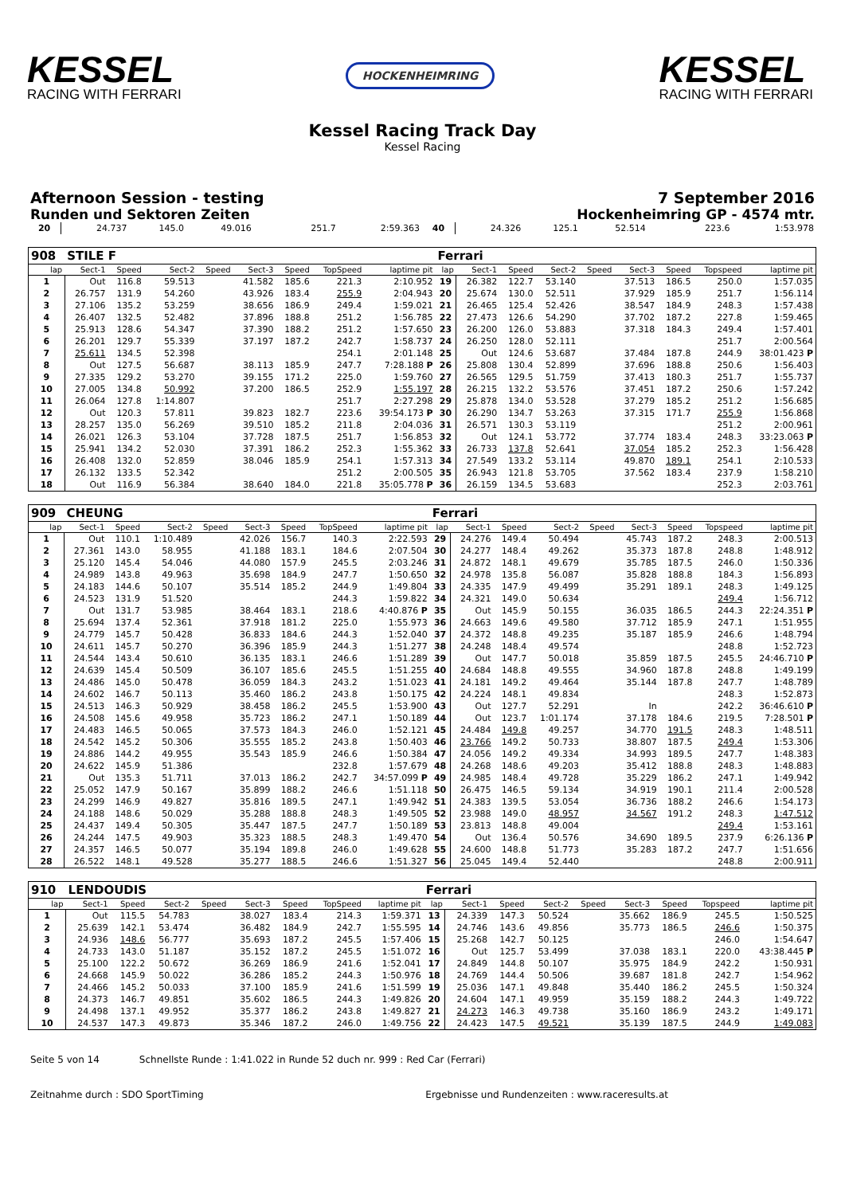KESSEL
RACING WITH FERRARI
HOCKENHEIMRING
KESSEL
RACING WITH FERRARI
Kessel Racing Track Day
Kessel Racing
Afternoon Session - testing 7 September 2016
Runden und Sektoren Zeiten Hockenheimring GP - 4574 mtr.
| 20 | 24.737 | 145.0 | 49.016 | | | | 251.7 | 2:59.363 | 40 | 24.326 | 125.1 | 52.514 | | | | 223.6 | 1:53.978 |
| 908 | STILE F | | | | | | | | Ferrari | | | | | | | | |
| lap | Sect-1 | Speed | Sect-2 | Speed | Sect-3 | Speed | TopSpeed | laptime pit | lap | Sect-1 | Speed | Sect-2 | Speed | Sect-3 | Speed | Topspeed | laptime pit |
| 1 | Out | 116.8 | 59.513 | | 41.582 | 185.6 | 221.3 | 2:10.952 | 19 | 26.382 | 122.7 | 53.140 | | 37.513 | 186.5 | 250.0 | 1:57.035 |
| 2 | 26.757 | 131.9 | 54.260 | | 43.926 | 183.4 | 255.9 | 2:04.943 | 20 | 25.674 | 130.0 | 52.511 | | 37.929 | 185.9 | 251.7 | 1:56.114 |
| 3 | 27.106 | 135.2 | 53.259 | | 38.656 | 186.9 | 249.4 | 1:59.021 | 21 | 26.465 | 125.4 | 52.426 | | 38.547 | 184.9 | 248.3 | 1:57.438 |
| 4 | 26.407 | 132.5 | 52.482 | | 37.896 | 188.8 | 251.2 | 1:56.785 | 22 | 27.473 | 126.6 | 54.290 | | 37.702 | 187.2 | 227.8 | 1:59.465 |
| 5 | 25.913 | 128.6 | 54.347 | | 37.390 | 188.2 | 251.2 | 1:57.650 | 23 | 26.200 | 126.0 | 53.883 | | 37.318 | 184.3 | 249.4 | 1:57.401 |
| 6 | 26.201 | 129.7 | 55.339 | | 37.197 | 187.2 | 242.7 | 1:58.737 | 24 | 26.250 | 128.0 | 52.111 | | | | 251.7 | 2:00.564 |
| 7 | 25.611 | 134.5 | 52.398 | | | | 254.1 | 2:01.148 | 25 | Out | 124.6 | 53.687 | | 37.484 | 187.8 | 244.9 | 38:01.423 P |
| 8 | Out | 127.5 | 56.687 | | 38.113 | 185.9 | 247.7 | 7:28.188 P | 26 | 25.808 | 130.4 | 52.899 | | 37.696 | 188.8 | 250.6 | 1:56.403 |
| 9 | 27.335 | 129.2 | 53.270 | | 39.155 | 171.2 | 225.0 | 1:59.760 | 27 | 26.565 | 129.5 | 51.759 | | 37.413 | 180.3 | 251.7 | 1:55.737 |
| 10 | 27.005 | 134.8 | 50.992 | | 37.200 | 186.5 | 252.9 | 1:55.197 | 28 | 26.215 | 132.2 | 53.576 | | 37.451 | 187.2 | 250.6 | 1:57.242 |
| 11 | 26.064 | 127.8 | 1:14.807 | | | | 251.7 | 2:27.298 | 29 | 25.878 | 134.0 | 53.528 | | 37.279 | 185.2 | 251.2 | 1:56.685 |
| 12 | Out | 120.3 | 57.811 | | 39.823 | 182.7 | 223.6 | 39:54.173 P | 30 | 26.290 | 134.7 | 53.263 | | 37.315 | 171.7 | 255.9 | 1:56.868 |
| 13 | 28.257 | 135.0 | 56.269 | | 39.510 | 185.2 | 211.8 | 2:04.036 | 31 | 26.571 | 130.3 | 53.119 | | | | 251.2 | 2:00.961 |
| 14 | 26.021 | 126.3 | 53.104 | | 37.728 | 187.5 | 251.7 | 1:56.853 | 32 | Out | 124.1 | 53.772 | | 37.774 | 183.4 | 248.3 | 33:23.063 P |
| 15 | 25.941 | 134.2 | 52.030 | | 37.391 | 186.2 | 252.3 | 1:55.362 | 33 | 26.733 | 137.8 | 52.641 | | 37.054 | 185.2 | 252.3 | 1:56.428 |
| 16 | 26.408 | 132.0 | 52.859 | | 38.046 | 185.9 | 254.1 | 1:57.313 | 34 | 27.549 | 133.2 | 53.114 | | 49.870 | 189.1 | 254.1 | 2:10.533 |
| 17 | 26.132 | 133.5 | 52.342 | | | | 251.2 | 2:00.505 | 35 | 26.943 | 121.8 | 53.705 | | 37.562 | 183.4 | 237.9 | 1:58.210 |
| 18 | Out | 116.9 | 56.384 | | 38.640 | 184.0 | 221.8 | 35:05.778 P | 36 | 26.159 | 134.5 | 53.683 | | | | 252.3 | 2:03.761 |
| 909 | CHEUNG | | | | | | | | Ferrari | | | | | | | | |
| lap | Sect-1 | Speed | Sect-2 | Speed | Sect-3 | Speed | TopSpeed | laptime pit | lap | Sect-1 | Speed | Sect-2 | Speed | Sect-3 | Speed | Topspeed | laptime pit |
| 1 | Out | 110.1 | 1:10.489 | | 42.026 | 156.7 | 140.3 | 2:22.593 | 29 | 24.276 | 149.4 | 50.494 | | 45.743 | 187.2 | 248.3 | 2:00.513 |
| 2 | 27.361 | 143.0 | 58.955 | | 41.188 | 183.1 | 184.6 | 2:07.504 | 30 | 24.277 | 148.4 | 49.262 | | 35.373 | 187.8 | 248.8 | 1:48.912 |
| 3 | 25.120 | 145.4 | 54.046 | | 44.080 | 157.9 | 245.5 | 2:03.246 | 31 | 24.872 | 148.1 | 49.679 | | 35.785 | 187.5 | 246.0 | 1:50.336 |
| 4 | 24.989 | 143.8 | 49.963 | | 35.698 | 184.9 | 247.7 | 1:50.650 | 32 | 24.978 | 135.8 | 56.087 | | 35.828 | 188.8 | 184.3 | 1:56.893 |
| 5 | 24.183 | 144.6 | 50.107 | | 35.514 | 185.2 | 244.9 | 1:49.804 | 33 | 24.335 | 147.9 | 49.499 | | 35.291 | 189.1 | 248.3 | 1:49.125 |
| 6 | 24.523 | 131.9 | 51.520 | | | | 244.3 | 1:59.822 | 34 | 24.321 | 149.0 | 50.634 | | | | 249.4 | 1:56.712 |
| 7 | Out | 131.7 | 53.985 | | 38.464 | 183.1 | 218.6 | 4:40.876 P | 35 | Out | 145.9 | 50.155 | | 36.035 | 186.5 | 244.3 | 22:24.351 P |
| 8 | 25.694 | 137.4 | 52.361 | | 37.918 | 181.2 | 225.0 | 1:55.973 | 36 | 24.663 | 149.6 | 49.580 | | 37.712 | 185.9 | 247.1 | 1:51.955 |
| 9 | 24.779 | 145.7 | 50.428 | | 36.833 | 184.6 | 244.3 | 1:52.040 | 37 | 24.372 | 148.8 | 49.235 | | 35.187 | 185.9 | 246.6 | 1:48.794 |
| 10 | 24.611 | 145.7 | 50.270 | | 36.396 | 185.9 | 244.3 | 1:51.277 | 38 | 24.248 | 148.4 | 49.574 | | | | 248.8 | 1:52.723 |
| 11 | 24.544 | 143.4 | 50.610 | | 36.135 | 183.1 | 246.6 | 1:51.289 | 39 | Out | 147.7 | 50.018 | | 35.859 | 187.5 | 245.5 | 24:46.710 P |
| 12 | 24.639 | 145.4 | 50.509 | | 36.107 | 185.6 | 245.5 | 1:51.255 | 40 | 24.684 | 148.8 | 49.555 | | 34.960 | 187.8 | 248.8 | 1:49.199 |
| 13 | 24.486 | 145.0 | 50.478 | | 36.059 | 184.3 | 243.2 | 1:51.023 | 41 | 24.181 | 149.2 | 49.464 | | 35.144 | 187.8 | 247.7 | 1:48.789 |
| 14 | 24.602 | 146.7 | 50.113 | | 35.460 | 186.2 | 243.8 | 1:50.175 | 42 | 24.224 | 148.1 | 49.834 | | | | 248.3 | 1:52.873 |
| 15 | 24.513 | 146.3 | 50.929 | | 38.458 | 186.2 | 245.5 | 1:53.900 | 43 | Out | 127.7 | 52.291 | | In | | 242.2 | 36:46.610 P |
| 16 | 24.508 | 145.6 | 49.958 | | 35.723 | 186.2 | 247.1 | 1:50.189 | 44 | Out | 123.7 | 1:01.174 | | 37.178 | 184.6 | 219.5 | 7:28.501 P |
| 17 | 24.483 | 146.5 | 50.065 | | 37.573 | 184.3 | 246.0 | 1:52.121 | 45 | 24.484 | 149.8 | 49.257 | | 34.770 | 191.5 | 248.3 | 1:48.511 |
| 18 | 24.542 | 145.2 | 50.306 | | 35.555 | 185.2 | 243.8 | 1:50.403 | 46 | 23.766 | 149.2 | 50.733 | | 38.807 | 187.5 | 249.4 | 1:53.306 |
| 19 | 24.886 | 144.2 | 49.955 | | 35.543 | 185.9 | 246.6 | 1:50.384 | 47 | 24.056 | 149.2 | 49.334 | | 34.993 | 189.5 | 247.7 | 1:48.383 |
| 20 | 24.622 | 145.9 | 51.386 | | | | 232.8 | 1:57.679 | 48 | 24.268 | 148.6 | 49.203 | | 35.412 | 188.8 | 248.3 | 1:48.883 |
| 21 | Out | 135.3 | 51.711 | | 37.013 | 186.2 | 242.7 | 34:57.099 P | 49 | 24.985 | 148.4 | 49.728 | | 35.229 | 186.2 | 247.1 | 1:49.942 |
| 22 | 25.052 | 147.9 | 50.167 | | 35.899 | 188.2 | 246.6 | 1:51.118 | 50 | 26.475 | 146.5 | 59.134 | | 34.919 | 190.1 | 211.4 | 2:00.528 |
| 23 | 24.299 | 146.9 | 49.827 | | 35.816 | 189.5 | 247.1 | 1:49.942 | 51 | 24.383 | 139.5 | 53.054 | | 36.736 | 188.2 | 246.6 | 1:54.173 |
| 24 | 24.188 | 148.6 | 50.029 | | 35.288 | 188.8 | 248.3 | 1:49.505 | 52 | 23.988 | 149.0 | 48.957 | | 34.567 | 191.2 | 248.3 | 1:47.512 |
| 25 | 24.437 | 149.4 | 50.305 | | 35.447 | 187.5 | 247.7 | 1:50.189 | 53 | 23.813 | 148.8 | 49.004 | | | | 249.4 | 1:53.161 |
| 26 | 24.244 | 147.5 | 49.903 | | 35.323 | 188.5 | 248.3 | 1:49.470 | 54 | Out | 136.4 | 50.576 | | 34.690 | 189.5 | 237.9 | 6:26.136 P |
| 27 | 24.357 | 146.5 | 50.077 | | 35.194 | 189.8 | 246.0 | 1:49.628 | 55 | 24.600 | 148.8 | 51.773 | | 35.283 | 187.2 | 247.7 | 1:51.656 |
| 28 | 26.522 | 148.1 | 49.528 | | 35.277 | 188.5 | 246.6 | 1:51.327 | 56 | 25.045 | 149.4 | 52.440 | | | | 248.8 | 2:00.911 |
| 910 | LENDOUDIS | | | | | | | | Ferrari | | | | | | | | |
| lap | Sect-1 | Speed | Sect-2 | Speed | Sect-3 | Speed | TopSpeed | laptime pit | lap | Sect-1 | Speed | Sect-2 | Speed | Sect-3 | Speed | Topspeed | laptime pit |
| 1 | Out | 115.5 | 54.783 | | 38.027 | 183.4 | 214.3 | 1:59.371 | 13 | 24.339 | 147.3 | 50.524 | | 35.662 | 186.9 | 245.5 | 1:50.525 |
| 2 | 25.639 | 142.1 | 53.474 | | 36.482 | 184.9 | 242.7 | 1:55.595 | 14 | 24.746 | 143.6 | 49.856 | | 35.773 | 186.5 | 246.6 | 1:50.375 |
| 3 | 24.936 | 148.6 | 56.777 | | 35.693 | 187.2 | 245.5 | 1:57.406 | 15 | 25.268 | 142.7 | 50.125 | | | | 246.0 | 1:54.647 |
| 4 | 24.733 | 143.0 | 51.187 | | 35.152 | 187.2 | 245.5 | 1:51.072 | 16 | Out | 125.7 | 53.499 | | 37.038 | 183.1 | 220.0 | 43:38.445 P |
| 5 | 25.100 | 122.2 | 50.672 | | 36.269 | 186.9 | 241.6 | 1:52.041 | 17 | 24.849 | 144.8 | 50.107 | | 35.975 | 184.9 | 242.2 | 1:50.931 |
| 6 | 24.668 | 145.9 | 50.022 | | 36.286 | 185.2 | 244.3 | 1:50.976 | 18 | 24.769 | 144.4 | 50.506 | | 39.687 | 181.8 | 242.7 | 1:54.962 |
| 7 | 24.466 | 145.2 | 50.033 | | 37.100 | 185.9 | 241.6 | 1:51.599 | 19 | 25.036 | 147.1 | 49.848 | | 35.440 | 186.2 | 245.5 | 1:50.324 |
| 8 | 24.373 | 146.7 | 49.851 | | 35.602 | 186.5 | 244.3 | 1:49.826 | 20 | 24.604 | 147.1 | 49.959 | | 35.159 | 188.2 | 244.3 | 1:49.722 |
| 9 | 24.498 | 137.1 | 49.952 | | 35.377 | 186.2 | 243.8 | 1:49.827 | 21 | 24.273 | 146.3 | 49.738 | | 35.160 | 186.9 | 243.2 | 1:49.171 |
| 10 | 24.537 | 147.3 | 49.873 | | 35.346 | 187.2 | 246.0 | 1:49.756 | 22 | 24.423 | 147.5 | 49.521 | | 35.139 | 187.5 | 244.9 | 1:49.083 |
Seite 5 von 14 Schnellste Runde : 1:41.022 in Runde 52 duch nr. 999 : Red Car (Ferrari)
Zeitnahme durch : SDO SportTiming Ergebnisse und Rundenzeiten : www.raceresults.at